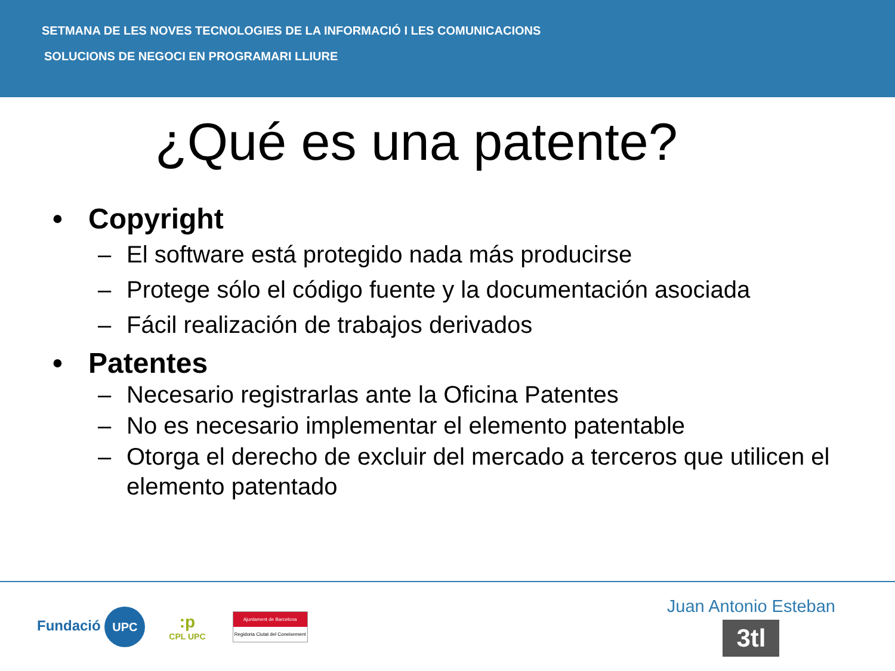SETMANA DE LES NOVES TECNOLOGIES DE LA INFORMACIÓ I LES COMUNICACIONS
SOLUCIONS DE NEGOCI EN PROGRAMARI LLIURE
¿Qué es una patente?
• Copyright
– El software está protegido nada más producirse
– Protege sólo el código fuente y la documentación asociada
– Fácil realización de trabajos derivados
• Patentes
– Necesario registrarlas ante la Oficina Patentes
– No es necesario implementar el elemento patentable
– Otorga el derecho de excluir del mercado a terceros que utilicen el elemento patentado
Fundació UPC
:p
CPL UPC
Ajuntament de Barcelona
Regidoria Ciutat del Coneixement
Juan Antonio Esteban
3tl